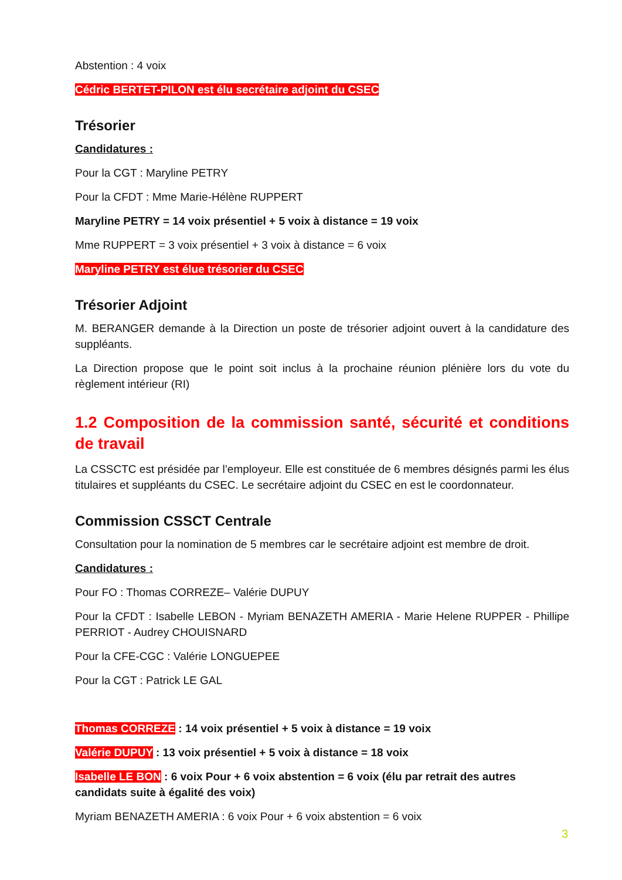Abstention : 4 voix
Cédric BERTET-PILON est élu secrétaire adjoint du CSEC
Trésorier
Candidatures :
Pour la CGT : Maryline PETRY
Pour la CFDT : Mme Marie-Hélène RUPPERT
Maryline PETRY = 14 voix présentiel + 5 voix à distance = 19 voix
Mme RUPPERT = 3 voix présentiel + 3 voix à distance = 6 voix
Maryline PETRY est élue trésorier du CSEC
Trésorier Adjoint
M. BERANGER demande à la Direction un poste de trésorier adjoint ouvert à la candidature des suppléants.
La Direction propose que le point soit inclus à la prochaine réunion plénière lors du vote du règlement intérieur (RI)
1.2 Composition de la commission santé, sécurité et conditions de travail
La CSSCTC est présidée par l’employeur. Elle est constituée de 6 membres désignés parmi les élus titulaires et suppléants du CSEC. Le secrétaire adjoint du CSEC en est le coordonnateur.
Commission CSSCT Centrale
Consultation pour la nomination de 5 membres car le secrétaire adjoint est membre de droit.
Candidatures :
Pour FO : Thomas CORREZE– Valérie DUPUY
Pour la CFDT : Isabelle LEBON - Myriam BENAZETH AMERIA - Marie Helene RUPPER - Phillipe PERRIOT - Audrey CHOUISNARD
Pour la CFE-CGC : Valérie LONGUEPEE
Pour la CGT : Patrick LE GAL
Thomas CORREZE : 14 voix présentiel + 5 voix à distance = 19 voix
Valérie DUPUY : 13 voix présentiel + 5 voix à distance = 18 voix
Isabelle LE BON : 6 voix Pour + 6 voix abstention = 6 voix (élu par retrait des autres candidats suite à égalité des voix)
Myriam BENAZETH AMERIA : 6 voix Pour + 6 voix abstention = 6 voix
3